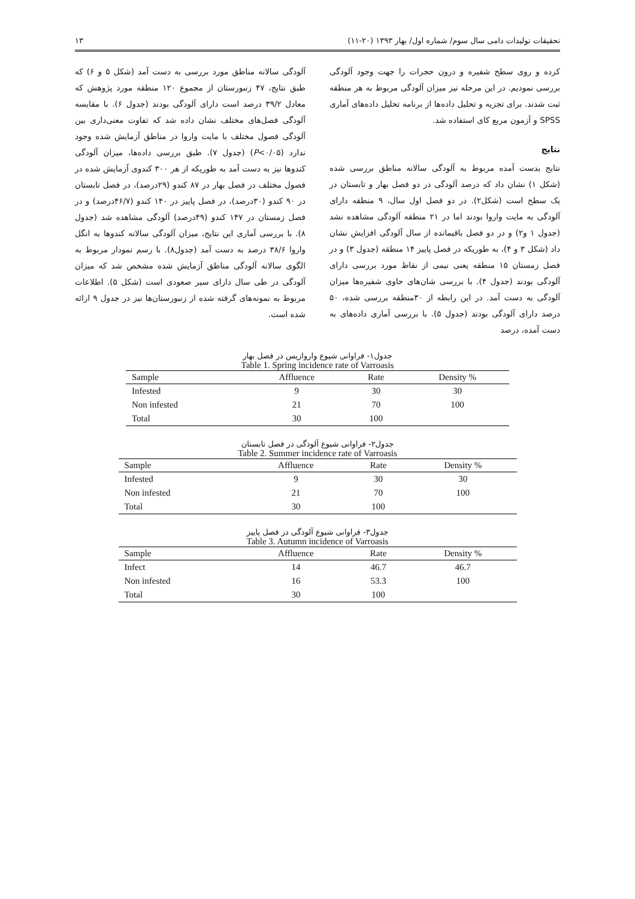تحقیقات تولیدات دامی سال سوم/ شماره اول/ بهار ۱۳۹۳ (۲۰-۱۱) ۱۳
کرده و روی سطح شفیره و درون حجرات را جهت وجود آلودگی بررسی نمودیم. در این مرحله نیز میزان آلودگی مربوط به هر منطقه ثبت شدند. برای تجزیه و تحلیل داده‌ها از برنامه تحلیل داده‌های آماری SPSS و آزمون مربع کای استفاده شد.
نتایج
نتایج بدست آمده مربوط به آلودگی سالانه مناطق بررسی شده (شکل ۱) نشان داد که درصد آلودگی در دو فصل بهار و تابستان در یک سطح است (شکل۲). در دو فصل اول سال، ۹ منطقه دارای آلودگی به مایت واروا بودند اما در ۲۱ منطقه آلودگی مشاهده نشد (جدول ۱ و۲) و در دو فصل باقیمانده از سال آلودگی افزایش نشان داد (شکل ۳ و ۴)، به طوریکه در فصل پاییز ۱۴ منطقه (جدول ۳) و در فصل زمستان ۱۵ منطقه یعنی نیمی از نقاط مورد بررسی دارای آلودگی بودند (جدول ۴). با بررسی شان‌های حاوی شفیره‌ها میزان آلودگی به دست آمد. در این رابطه از ۳۰منطقه بررسی شده، ۵۰ درصد دارای آلودگی بودند (جدول ۵). با بررسی آماری داده‌های به دست آمده، درصد
آلودگی سالانه مناطق مورد بررسی به دست آمد (شکل ۵ و ۶) که طبق نتایج، ۴۷ زنبورستان از مجموع ۱۲۰ منطقه مورد پژوهش که معادل ۳۹/۲ درصد است دارای آلودگی بودند (جدول ۶). با مقایسه آلودگی فصل‌های مختلف نشان داده شد که تفاوت معنی‌داری بین آلودگی فصول مختلف با مایت واروا در مناطق آزمایش شده وجود ندارد (P<۰/۰۵) (جدول ۷). طبق بررسی داده‌ها، میزان آلودگی کندوها نیز به دست آمد به طوریکه از هر ۳۰۰ کندوی آزمایش شده در فصول مختلف در فصل بهار در ۸۷ کندو (۲۹درصد)، در فصل تابستان در ۹۰ کندو (۳۰درصد)، در فصل پاییز در ۱۴۰ کندو (۴۶/۷درصد) و در فصل زمستان در ۱۴۷ کندو (۴۹درصد) آلودگی مشاهده شد (جدول ۸). با بررسی آماری این نتایج، میزان آلودگی سالانه کندوها به انگل واروا ۳۸/۶ درصد به دست آمد (جدول۸). با رسم نمودار مربوط به الگوی سالانه آلودگی مناطق آزمایش شده مشخص شد که میزان آلودگی در طی سال دارای سیر صعودی است (شکل ۵). اطلاعات مربوط به نمونه‌های گرفته شده از زنبورستان‌ها نیز در جدول ۹ ارائه شده است.
جدول۱- فراوانی شیوع واروازیس در فصل بهار
Table 1. Spring incidence rate of Varroasis
| Sample | Affluence | Rate | Density % |
| --- | --- | --- | --- |
| Infested | 9 | 30 | 30 |
| Non infested | 21 | 70 | 100 |
| Total | 30 | 100 | |
جدول۲- فراوانی شیوع آلودگی در فصل تابستان
Table 2. Summer incidence rate of Varroasis
| Sample | Affluence | Rate | Density % |
| --- | --- | --- | --- |
| Infested | 9 | 30 | 30 |
| Non infested | 21 | 70 | 100 |
| Total | 30 | 100 | |
جدول۳- فراوانی شیوع آلودگی در فصل پاییز
Table 3. Autumn incidence of Varroasis
| Sample | Affluence | Rate | Density % |
| --- | --- | --- | --- |
| Infect | 14 | 46.7 | 46.7 |
| Non infested | 16 | 53.3 | 100 |
| Total | 30 | 100 | |